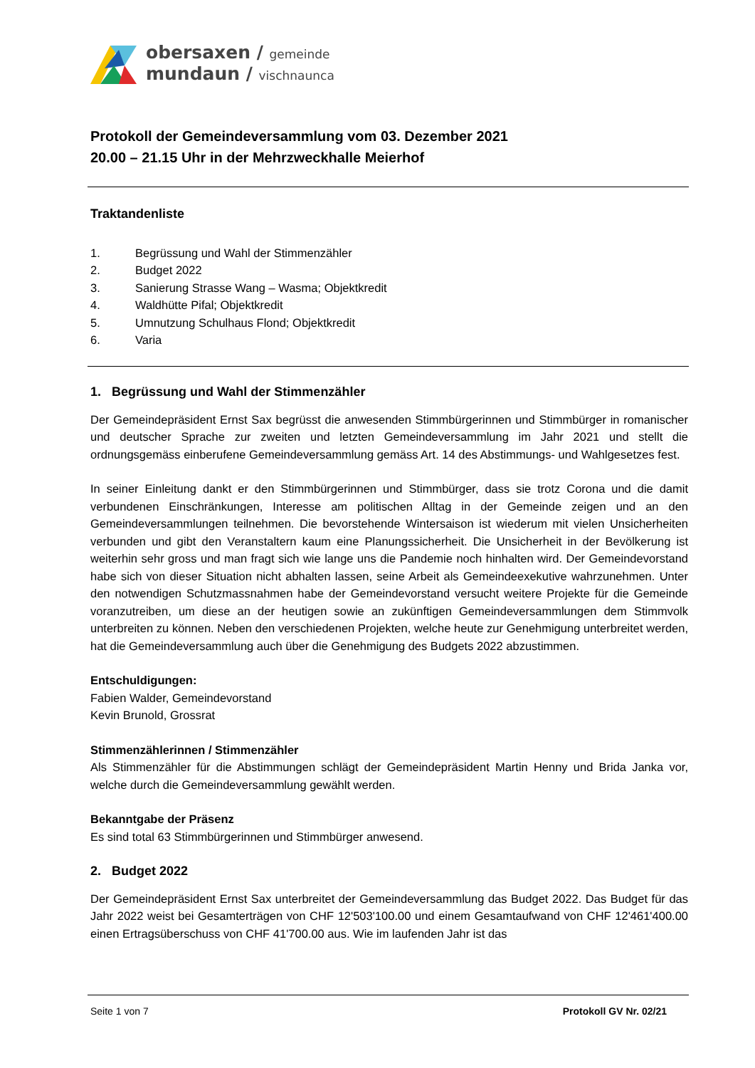obersaxen / gemeinde
mundaun / vischnaunca
Protokoll der Gemeindeversammlung vom 03. Dezember 2021
20.00 – 21.15 Uhr in der Mehrzweckhalle Meierhof
Traktandenliste
1. Begrüssung und Wahl der Stimmenzähler
2. Budget 2022
3. Sanierung Strasse Wang – Wasma; Objektkredit
4. Waldhütte Pifal; Objektkredit
5. Umnutzung Schulhaus Flond; Objektkredit
6. Varia
1. Begrüssung und Wahl der Stimmenzähler
Der Gemeindepräsident Ernst Sax begrüsst die anwesenden Stimmbürgerinnen und Stimmbürger in romanischer und deutscher Sprache zur zweiten und letzten Gemeindeversammlung im Jahr 2021 und stellt die ordnungsgemäss einberufene Gemeindeversammlung gemäss Art. 14 des Abstimmungs- und Wahlgesetzes fest.
In seiner Einleitung dankt er den Stimmbürgerinnen und Stimmbürger, dass sie trotz Corona und die damit verbundenen Einschränkungen, Interesse am politischen Alltag in der Gemeinde zeigen und an den Gemeindeversammlungen teilnehmen. Die bevorstehende Wintersaison ist wiederum mit vielen Unsicherheiten verbunden und gibt den Veranstaltern kaum eine Planungssicherheit. Die Unsicherheit in der Bevölkerung ist weiterhin sehr gross und man fragt sich wie lange uns die Pandemie noch hinhalten wird. Der Gemeindevorstand habe sich von dieser Situation nicht abhalten lassen, seine Arbeit als Gemeindeexekutive wahrzunehmen. Unter den notwendigen Schutzmassnahmen habe der Gemeindevorstand versucht weitere Projekte für die Gemeinde voranzutreiben, um diese an der heutigen sowie an zukünftigen Gemeindeversammlungen dem Stimmvolk unterbreiten zu können. Neben den verschiedenen Projekten, welche heute zur Genehmigung unterbreitet werden, hat die Gemeindeversammlung auch über die Genehmigung des Budgets 2022 abzustimmen.
Entschuldigungen:
Fabien Walder, Gemeindevorstand
Kevin Brunold, Grossrat
Stimmenzählerinnen / Stimmenzähler
Als Stimmenzähler für die Abstimmungen schlägt der Gemeindepräsident Martin Henny und Brida Janka vor, welche durch die Gemeindeversammlung gewählt werden.
Bekanntgabe der Präsenz
Es sind total 63 Stimmbürgerinnen und Stimmbürger anwesend.
2. Budget 2022
Der Gemeindepräsident Ernst Sax unterbreitet der Gemeindeversammlung das Budget 2022. Das Budget für das Jahr 2022 weist bei Gesamterträgen von CHF 12'503'100.00 und einem Gesamtaufwand von CHF 12'461'400.00 einen Ertragsüberschuss von CHF 41'700.00 aus. Wie im laufenden Jahr ist das
Seite 1 von 7 Protokoll GV Nr. 02/21